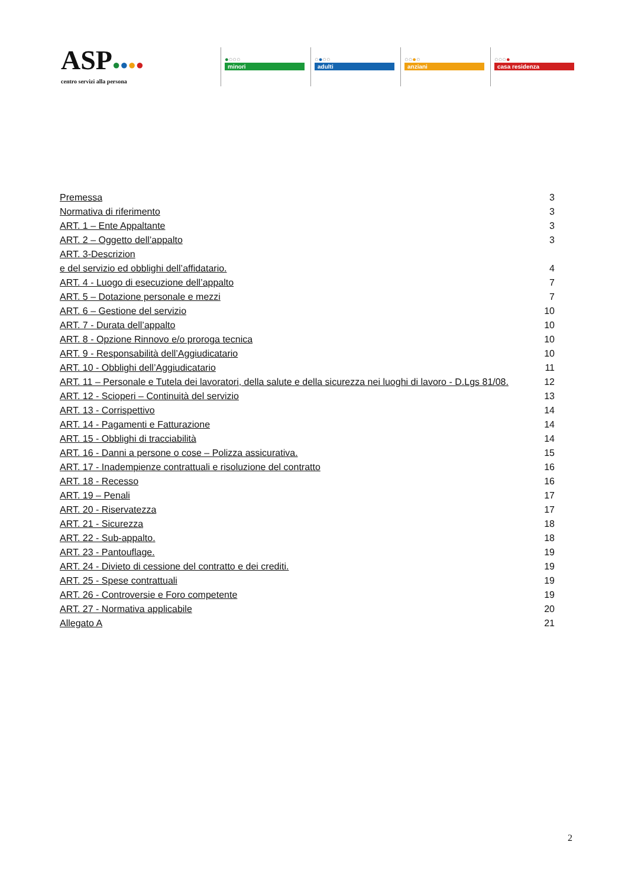ASP●●●●
centro servizi alla persona
●○○○
minori
○●○○
adulti
○○●○
anziani
○○○●
casa residenza
Premessa 3
Normativa di riferimento 3
ART. 1 – Ente Appaltante 3
ART. 2 – Oggetto dell’appalto 3
ART. 3-Descrizion
e del servizio ed obblighi dell’affidatario. 4
ART. 4 - Luogo di esecuzione dell’appalto 7
ART. 5 – Dotazione personale e mezzi 7
ART. 6 – Gestione del servizio 10
ART. 7 - Durata dell’appalto 10
ART. 8 - Opzione Rinnovo e/o proroga tecnica 10
ART. 9 - Responsabilità dell’Aggiudicatario 10
ART. 10 - Obblighi dell’Aggiudicatario 11
ART. 11 – Personale e Tutela dei lavoratori, della salute e della sicurezza nei luoghi di lavoro - D.Lgs 81/08. 12
ART. 12 - Scioperi – Continuità del servizio 13
ART. 13 - Corrispettivo 14
ART. 14 - Pagamenti e Fatturazione 14
ART. 15 - Obblighi di tracciabilità 14
ART. 16 - Danni a persone o cose – Polizza assicurativa. 15
ART. 17 - Inadempienze contrattuali e risoluzione del contratto 16
ART. 18 - Recesso 16
ART. 19 – Penali 17
ART. 20 - Riservatezza 17
ART. 21 - Sicurezza 18
ART. 22 - Sub-appalto. 18
ART. 23 - Pantouflage. 19
ART. 24 - Divieto di cessione del contratto e dei crediti. 19
ART. 25 - Spese contrattuali 19
ART. 26 - Controversie e Foro competente 19
ART. 27 - Normativa applicabile 20
Allegato A 21
2